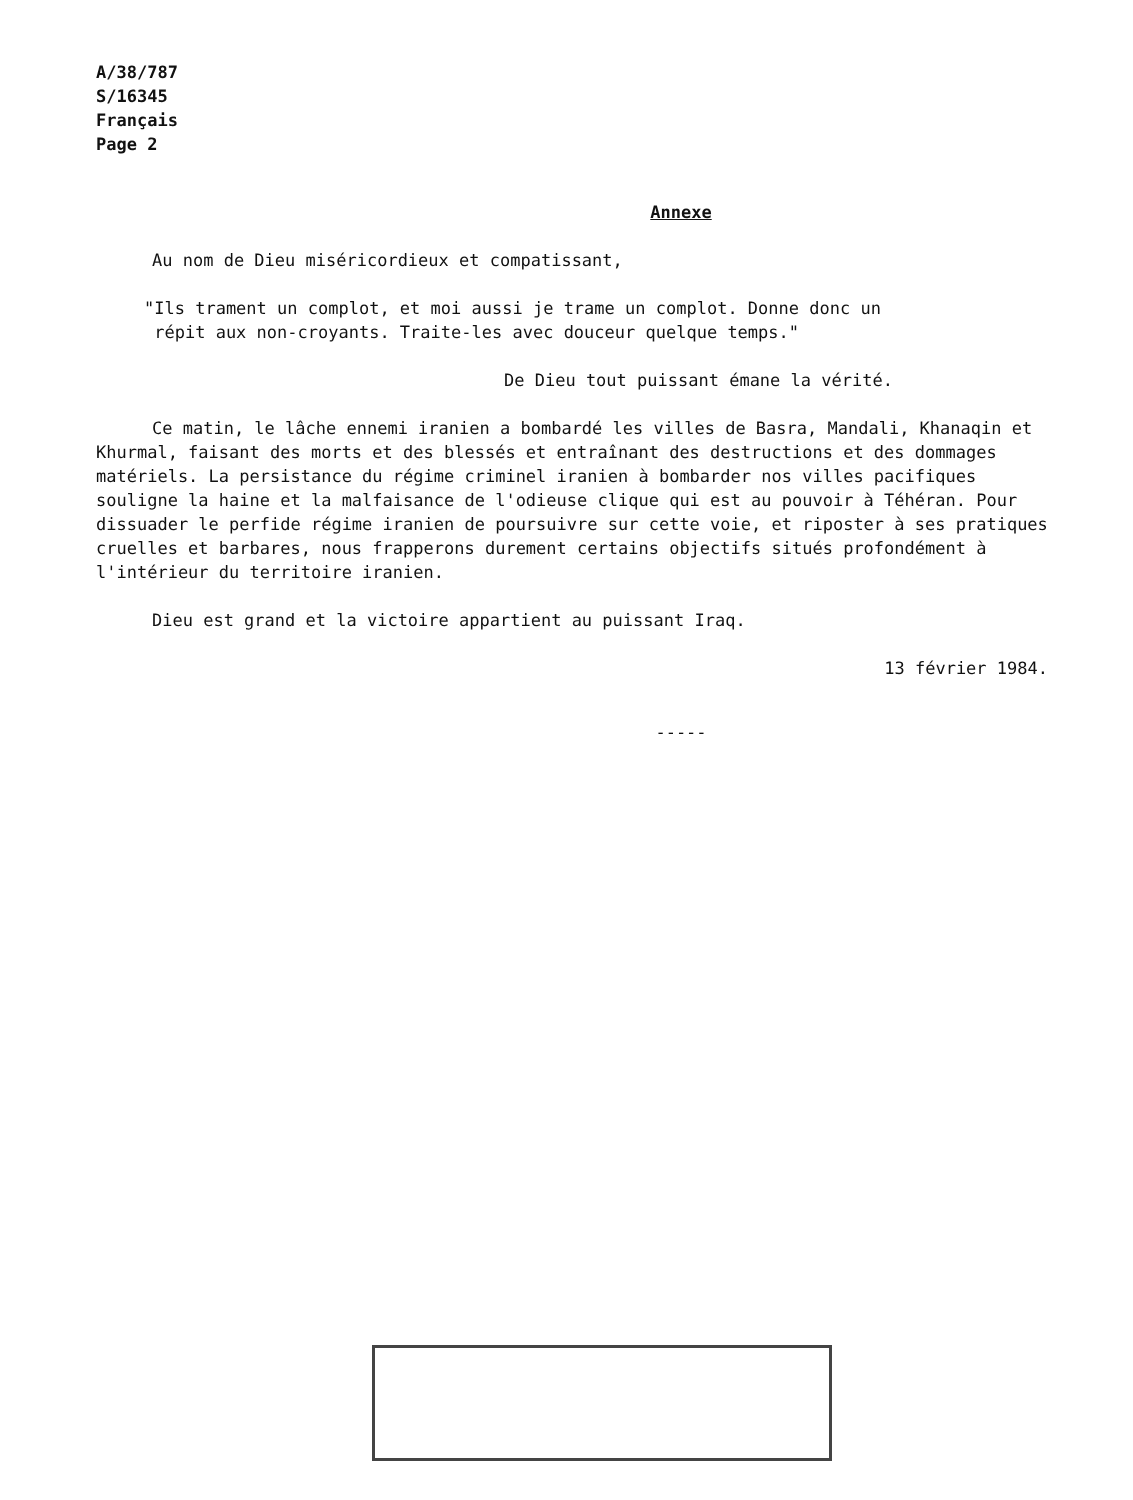A/38/787
S/16345
Français
Page 2
Annexe
Au nom de Dieu miséricordieux et compatissant,
"Ils trament un complot, et moi aussi je trame un complot. Donne donc un
répit aux non-croyants. Traite-les avec douceur quelque temps."
De Dieu tout puissant émane la vérité.
Ce matin, le lâche ennemi iranien a bombardé les villes de Basra, Mandali, Khanaqin et Khurmal, faisant des morts et des blessés et entraînant des destructions et des dommages matériels. La persistance du régime criminel iranien à bombarder nos villes pacifiques souligne la haine et la malfaisance de l'odieuse clique qui est au pouvoir à Téhéran. Pour dissuader le perfide régime iranien de poursuivre sur cette voie, et riposter à ses pratiques cruelles et barbares, nous frapperons durement certains objectifs situés profondément à l'intérieur du territoire iranien.
Dieu est grand et la victoire appartient au puissant Iraq.
13 février 1984.
-----